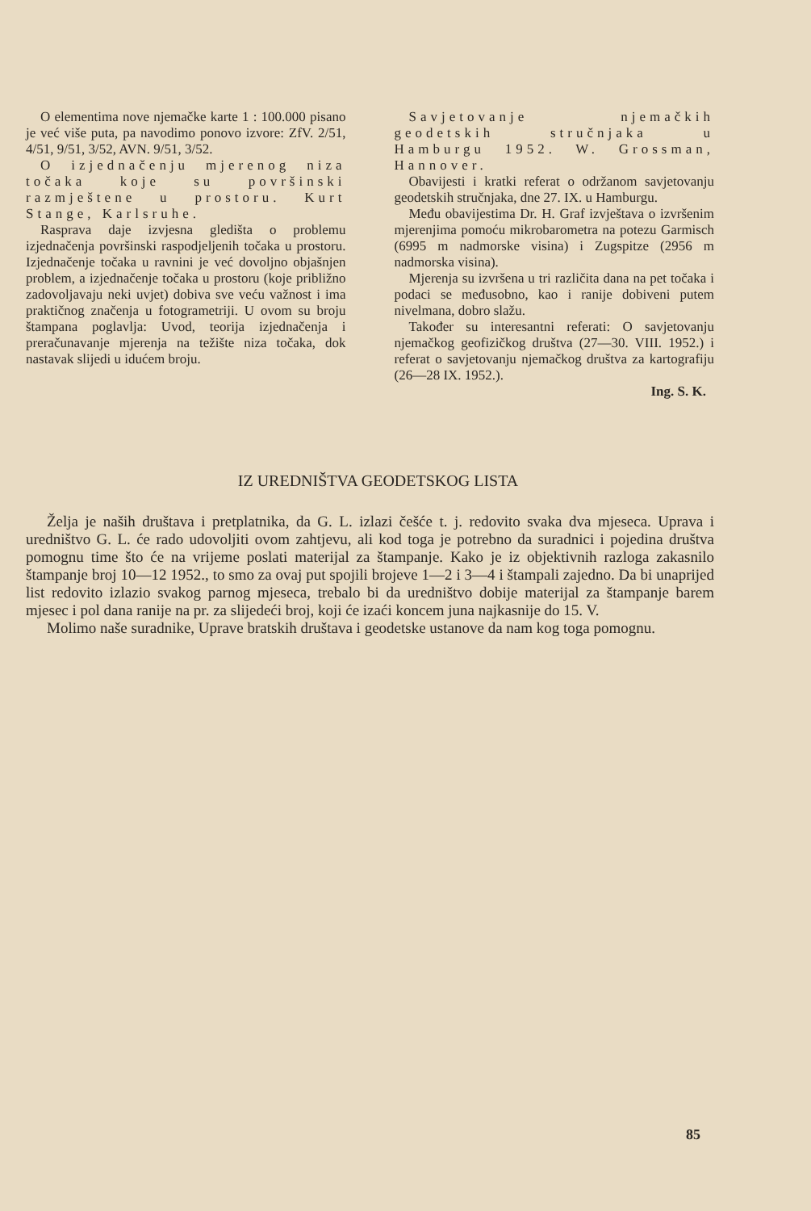O elementima nove njemačke karte 1 : 100.000 pisano je već više puta, pa navodimo ponovo izvore: ZfV. 2/51, 4/51, 9/51, 3/52, AVN. 9/51, 3/52.
O izjednačenju mjerenog niza točaka koje su površinski razmještene u prostoru. Kurt Stange, Karlsruhe.
Rasprava daje izvjesna gledišta o problemu izjednačenja površinski raspodjeljenih točaka u prostoru. Izjednačenje točaka u ravnini je već dovoljno objašnjen problem, a izjednačenje točaka u prostoru (koje približno zadovoljavaju neki uvjet) dobiva sve veću važnost i ima praktičnog značenja u fotogrametriji. U ovom su broju štampana poglavlja: Uvod, teorija izjednačenja i preračunavanje mjerenja na težište niza točaka, dok nastavak slijedi u idućem broju.
Savjetovanje njemačkih geodetskih stručnjaka u Hamburgu 1952. W. Grossman, Hannover.
Obavijesti i kratki referat o održanom savjetovanju geodetskih stručnjaka, dne 27. IX. u Hamburgu.
Među obavijestima Dr. H. Graf izvještava o izvršenim mjerenjima pomoću mikrobarometra na potezu Garmisch (6995 m nadmorske visina) i Zugspitze (2956 m nadmorska visina).
Mjerenja su izvršena u tri različita dana na pet točaka i podaci se međusobno, kao i ranije dobiveni putem nivelmana, dobro slažu.
Također su interesantni referati: O savjetovanju njemačkog geofizičkog društva (27—30. VIII. 1952.) i referat o savjetovanju njemačkog društva za kartografiju (26—28 IX. 1952.).
Ing. S. K.
IZ UREDNIŠTVA GEODETSKOG LISTA
Želja je naših društava i pretplatnika, da G. L. izlazi češće t. j. redovito svaka dva mjeseca. Uprava i uredništvo G. L. će rado udovoljiti ovom zahtjevu, ali kod toga je potrebno da suradnici i pojedina društva pomognu time što će na vrijeme poslati materijal za štampanje. Kako je iz objektivnih razloga zakasnilo štampanje broj 10—12 1952., to smo za ovaj put spojili brojeve 1—2 i 3—4 i štampali zajedno. Da bi unaprijed list redovito izlazio svakog parnog mjeseca, trebalo bi da uredništvo dobije materijal za štampanje barem mjesec i pol dana ranije na pr. za slijedeći broj, koji će izaći koncem juna najkasnije do 15. V.
Molimo naše suradnike, Uprave bratskih društava i geodetske ustanove da nam kog toga pomognu.
85